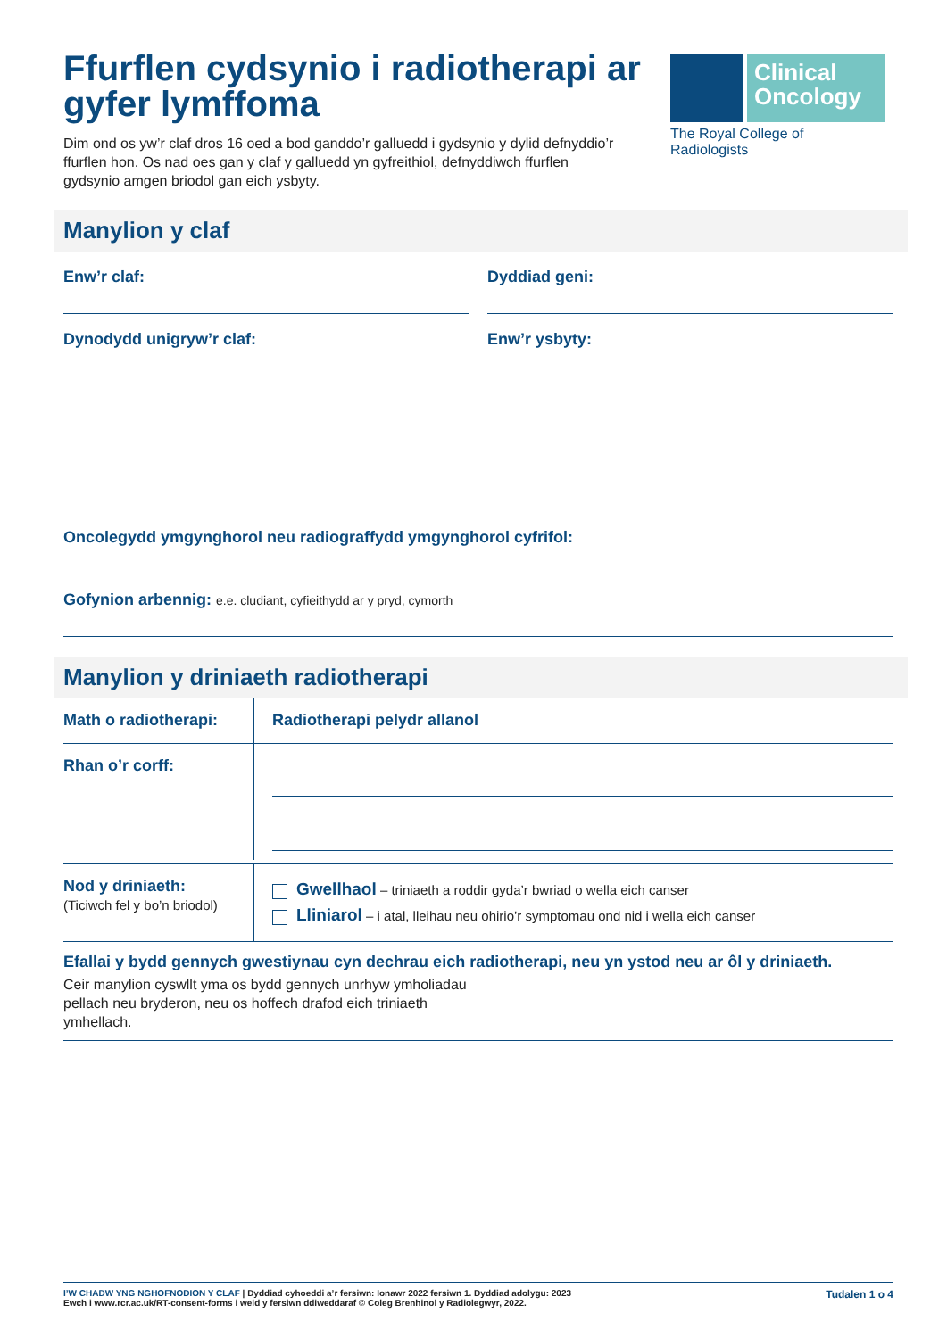Clinical
Oncology
The Royal College of Radiologists
Ffurflen cydsynio i radiotherapi ar gyfer lymffoma
Dim ond os yw’r claf dros 16 oed a bod ganddo’r galluedd i gydsynio y dylid defnyddio’r ffurflen hon. Os nad oes gan y claf y galluedd yn gyfreithiol, defnyddiwch ffurflen gydsynio amgen briodol gan eich ysbyty.
Manylion y claf
Enw’r claf: Dyddiad geni:
Dynodydd unigryw’r claf: Enw’r ysbyty:
Oncolegydd ymgynghorol neu radiograffydd ymgynghorol cyfrifol:
Gofynion arbennig: e.e. cludiant, cyfieithydd ar y pryd, cymorth
Manylion y driniaeth radiotherapi
Math o radiotherapi:
Radiotherapi pelydr allanol
Rhan o’r corff:
Nod y driniaeth:
(Ticiwch fel y bo’n briodol)
Gwellhaol – triniaeth a roddir gyda’r bwriad o wella eich canser
Lliniarol – i atal, lleihau neu ohirio’r symptomau ond nid i wella eich canser
Efallai y bydd gennych gwestiynau cyn dechrau eich radiotherapi, neu yn ystod neu ar ôl y driniaeth.
Ceir manylion cyswllt yma os bydd gennych unrhyw ymholiadau pellach neu bryderon, neu os hoffech drafod eich triniaeth ymhellach.
I’W CHADW YNG NGHOFNODION Y CLAF | Dyddiad cyhoeddi a’r fersiwn: Ionawr 2022 fersiwn 1. Dyddiad adolygu: 2023
Ewch i www.rcr.ac.uk/RT-consent-forms i weld y fersiwn ddiweddaraf © Coleg Brenhinol y Radiolegwyr, 2022.
Tudalen 1 o 4